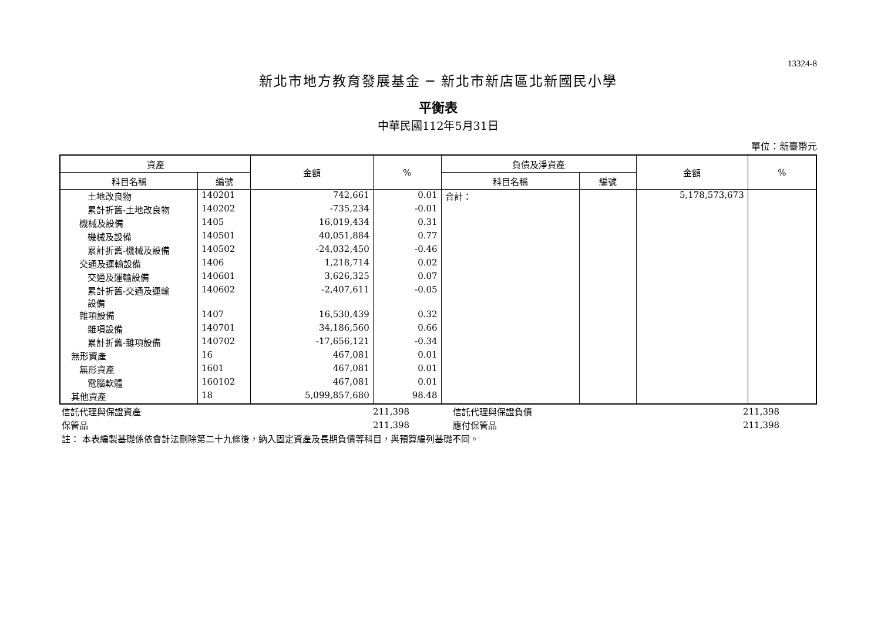13324-8
新北市地方教育發展基金 ─ 新北市新店區北新國民小學
平衡表
中華民國112年5月31日
單位：新臺幣元
| 資產 | | 金額 | % | 負債及淨資產 | | 金額 | % |
| --- | --- | --- | --- | --- | --- | --- | --- |
| 科目名稱 | 編號 | | | 科目名稱 | 編號 | | |
| 土地改良物 | 140201 | 742,661 | 0.01 | 合計： | | 5,178,573,673 | |
| 累計折舊-土地改良物 | 140202 | -735,234 | -0.01 | | | | |
| 機械及設備 | 1405 | 16,019,434 | 0.31 | | | | |
| 機械及設備 | 140501 | 40,051,884 | 0.77 | | | | |
| 累計折舊-機械及設備 | 140502 | -24,032,450 | -0.46 | | | | |
| 交通及運輸設備 | 1406 | 1,218,714 | 0.02 | | | | |
| 交通及運輸設備 | 140601 | 3,626,325 | 0.07 | | | | |
| 累計折舊-交通及運輸 設備 | 140602 | -2,407,611 | -0.05 | | | | |
| 雜項設備 | 1407 | 16,530,439 | 0.32 | | | | |
| 雜項設備 | 140701 | 34,186,560 | 0.66 | | | | |
| 累計折舊-雜項設備 | 140702 | -17,656,121 | -0.34 | | | | |
| 無形資產 | 16 | 467,081 | 0.01 | | | | |
| 無形資產 | 1601 | 467,081 | 0.01 | | | | |
| 電腦軟體 | 160102 | 467,081 | 0.01 | | | | |
| 其他資產 | 18 | 5,099,857,680 | 98.48 | | | | |
| 信託代理與保證資產 | 211,398 | 信託代理與保證負債 | 211,398 |
| 保管品 | 211,398 | 應付保管品 | 211,398 |
| 註： 本表編製基礎係依會計法刪除第二十九條後，納入固定資產及長期負債等科目，與預算編列基礎不同。 | | | |